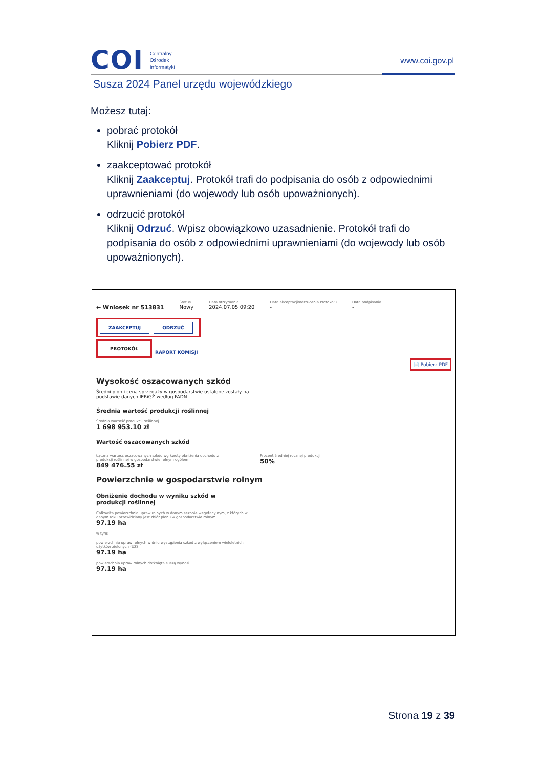COI
Centralny
Ośrodek
Informatyki
www.coi.gov.pl
Susza 2024 Panel urzędu wojewódzkiego
Możesz tutaj:
pobrać protokół
Kliknij Pobierz PDF.
zaakceptować protokół
Kliknij Zaakceptuj. Protokół trafi do podpisania do osób z odpowiednimi uprawnieniami (do wojewody lub osób upoważnionych).
odrzucić protokół
Kliknij Odrzuć. Wpisz obowiązkowo uzasadnienie. Protokół trafi do podpisania do osób z odpowiednimi uprawnieniami (do wojewody lub osób upoważnionych).
← Wniosek nr 513831
Status
Nowy
Data otrzymania
2024.07.05 09:20
Data akceptacji/odrzucenia Protokołu
-
Data podpisania
-
ZAAKCEPTUJ ODRZUĆ
PROTOKÓŁ RAPORT KOMISJI
📄 Pobierz PDF
Wysokość oszacowanych szkód
Średni plon i cena sprzedaży w gospodarstwie ustalone zostały na podstawie danych IERiGŻ według FADN
Średnia wartość produkcji roślinnej
Średnia wartość produkcji roślinnej
1 698 953.10 zł
Wartość oszacowanych szkód
Łączna wartość oszacowanych szkód wg kwoty obniżenia dochodu z produkcji roślinnej w gospodarstwie rolnym ogółem
849 476.55 zł
Procent średniej rocznej produkcji
50%
Powierzchnie w gospodarstwie rolnym
Obniżenie dochodu w wyniku szkód w produkcji roślinnej
Całkowita powierzchnia upraw rolnych w danym sezonie wegetacyjnym, z których w danym roku przewidziany jest zbiór plonu w gospodarstwie rolnym
97.19 ha
w tym:
powierzchnia upraw rolnych w dniu wystąpienia szkód z wyłączeniem wieloletnich użytków zielonych (UZ)
97.19 ha
powierzchnia upraw rolnych dotknięta suszą wynosi
97.19 ha
Strona 19 z 39